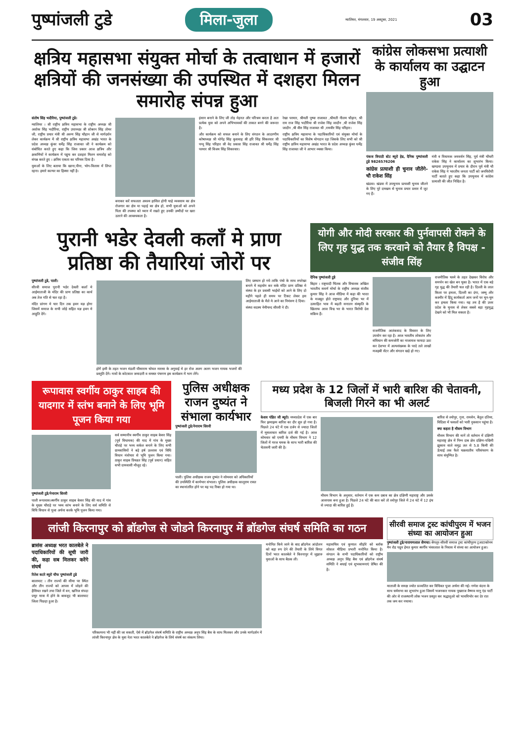पुष्पांजली टुडे मिला-जुला ग्वालियर, मंगलवार, 19 अक्टूबर, 2021 03
क्षत्रिय महासभा संयुक्त मोर्चा के तत्वाधान में हजारों क्षत्रियों की जनसंख्या की उपस्थित में दशहरा मिलन समारोह संपन्न हुआ
संतोष सिंह भदौरिया, पुष्पांजली टुडे।
ग्वालियर । श्री राष्ट्रीय क्षत्रिय महासभा के राष्ट्रीय अध्यक्ष श्री अशोक सिंह भदौरिया, राष्ट्रीय उपाध्यक्ष श्री शोबरन सिंह तोमर जी, राष्ट्रीय प्रचार मंत्री श्री अरुण सिंह चौहान जी से मार्गदर्शन लेकर कार्यक्रम में श्री राष्ट्रीय क्षत्रिय महासभा अखंड भारत के प्रदेश अध्यक्ष कुंवर धर्मेंद्र सिंह राजावत जी ने कार्यक्रम को संबोधित करते हुए कहा कि जिस प्रकार आज क्षत्रिय और क्षत्राणियों ने कार्यक्रम में पहुच कर दशहरा मिलन समारोह को संपन्न करते हुए । क्षत्रिय एकता का परिचय दिया है।
युवाओं के लिए बताया कि खाना,पीना, भोग-विलास में लिप्त रहना। हमारे कल्चर का हिस्सा नहीं है।
बनाकर करें सफलता अवश्य हासिल होगी चाहे व्यवसाय का क्षेत्र रोजगार का क्षेत्र या पढ़ाई का क्षेत्र हो, सभी युवाओं को अपने पिता की तपस्या को ध्यान में रखते हुए उनकी उम्मीदों पर खरा उतरने की आवश्यकता है।
इंसान बनाने के लिए जी तोड़ मेहनत और परिश्रम करता है अतः प्रत्येक युवा को अपने अभिभावकों की ताकत बनने की जरूरत है।
और कार्यक्रम को सफल बनाने के लिए संगठन के आदरणीय कोषाध्यक्ष श्री योगेंद्र सिंह कुशवाह श्री हरि सिंह सिकरवार श्री पप्पू सिंह परिहार श्री वेद प्रकाश सिंह राजावत श्री धर्मेंद्र सिंह परमार श्री विजय सिंह सिकरवार।
रेखा परमार, श्रीमती पुष्पा राजावत ,श्रीमती नीलम चौहान, श्री राम राज सिंह भदौरिया श्री राजेश सिंह जादौन ,श्री राजेश सिंह जादौन ,श्री वीरु सिंह राजावत श्री ,रामवीर सिंह परिहार।
राष्ट्रीय क्षत्रिय महासभा के पदाधिकारियों एवं संयुक्त मोर्चा के पदाधिकारियों का विशेष योगदान रहा जिसके लिए सभी को श्री राष्ट्रीय क्षत्रिय महासभा अखंड भारत के प्रदेश अध्यक्ष कुंवर धर्मेंद्र सिंह राजावत जी ने आभार व्यक्त किया।
कांग्रेस लोकसभा प्रत्याशी के कार्यालय का उद्घाटन हुआ
पंकज त्रिपाठी स्टेट ब्यूरो हेड, दैनिक पुष्पांजली टुडे 9826576206
कांग्रेस प्रत्याशी ही चुनाव जीतेंगे-चौ राकेश सिंह
खंडवा। खंडवा में उपचुनाव प्रत्याशी चुनाव जीतने के लिए पूरे दमखम से चुनाव प्रचार प्रसार में जुट गए हैं।
मंत्री व विधायक जयवर्धन सिंह, पूर्व मंत्री चौधरी राकेश सिंह ने कार्यालय का शुभारंभ किया। खण्डवा उपचुनाव में प्रचार के दौरान पूर्व मंत्री चौ राकेश सिंह ने भारतीय जनता पार्टी को जनविरोधी पार्टी बताते हुए कहा कि उपचुनाव में कांग्रेस प्रत्याशी की जीत निश्चित है।
पुरानी भडेर देवली कलाँ मे प्राण प्रतिष्ठा की तैयारियां जोरों पर
पुष्पांजली टुडे, पाली।
सीरवी समाज पुरानी भडेर देवली कलाँ मे आईमाताजी के मंदिर की प्राण प्रतिष्ठा का कार्य अब तेज गति से चल रहा है।
मंदिर प्रांगण मे चार दिन तक हवन यज्ञ होगा जिसमें समाज के सभी जोड़े सहित यज्ञ हवन मे आहुति देंगे।
होगें इसी के तहत भजन मंडली घीसाराम चोयल मारसा के अगुवाई मे हर रोज अलग अलग भजन गायक भजनों की प्रस्तुति देंगे। गावों के कोटवाल जमादारी व समस्त पंचगण इस कार्यक्रम में भाग लेंगे।
लिए प्रस्थान हो गये ताकि पंचो के साथ रुपरेखा बनाने में सहयोग कर सके मंदिर प्राण प्रतिष्ठा मे संस्था के हर प्रवासी भाईयों को आने के लिए दो महीने पहले ही समय पर टिकट लेकर इस आईमाताजी के मैले मे आने का निमंत्रण दे दिया।
संस्था सदस्य नेमीचन्द सीरवी ने दी।
योगी और मोदी सरकार की पुर्नवापसी रोकने के लिए गृह युद्ध तक करवाने को तैयार है विपक्ष - संजीव सिंह
दैनिक पुष्पांजली टुडे
बिहार । राष्ट्रवादी चिंतक और विचारक अखिल भारतीय सवर्ण मोर्चा के राष्ट्रीय अध्यक्ष संजीव कुमार सिंह ने आज मीडिया में कहा की भारत के मजबूत होते राष्ट्रवाद और दुनिया भर में उत्साहित भाव में बढ़ती सनातन संस्कृति के खिलाफ आज विश्व भर के भारत विरोधी देश सक्रिय हैं।
राजनीतिक आतंकवाद के विस्तार के लिए उपयोग कर रहा है। आज भारतीय लोकतंत्र और संविधान की कमजोरी का नाजायज फायदा उठा कर देशभर में अल्पसंख्यक के परदे तले लाखों मजहबी सेंटर और संगठन खड़े हो गए।
राजनीतिक चश्मे के तहत देखकर विरोध और समर्थन का खेल बन चुका है। भारत में एक बड़े गृह युद्ध की तैयारी चल रही है। दिल्ली के लाल किला पर हमला, दिल्ली का दंगा, जम्मू और कश्मीर में हिंदू कार्यकर्ता आम जनों पर चुन-चुन कर हमला किया गया। यह तय है की उत्तर प्रदेश के चुनाव से लेकर सबसे बड़ा गृहयुद्ध देखने को भी मिल सकता है।
रूपावास स्वर्गीय ठाकुर साहब की यादगार में स्तंभ बनाने के लिए भूमि पूजन किया गया
पुष्पांजली टुडे/नेनाराम सिरवी
पाली रूपावास।स्वर्गीय ठाकुर साहब केसर सिंह की याद में गांव के मुख्य चौराहे पर भव्य स्तंभ बनाने के लिए सर्व समिति से विधि विधान से पूजा अर्चना करके भूमि पूजन किया गया।
सर्व सम्मानीय स्वर्गीय ठाकुर साहब केसर सिंह (पूर्व विधायक) की याद में गांव के मुख्य चौराहे पर भव्य सर्कल बनाने के लिए सभी ग्रामवासियों ने बड़े हर्ष उल्लास एवं विधि विधान मंत्रोचार से भूमि पूजन किया गया। ठाकुर साहब प्रियव्रत सिंह (पूर्व प्रधान) सहित सभी ग्रामवासी मौजूद रहे।
पुलिस अधीक्षक राजन दुष्यंत ने संभाला कार्यभार
पुष्पांजली टुडे/नेनाराम सिरवी
पाली। पुलिस अधीक्षक राजन दुष्यंत ने सोमवार को अधिकारियों की उपस्थिति में कार्यभार संभाला। पुलिस अधीक्षक कालूराम रावत का स्थानांतरित होने पर यह पद रिक्त हो गया था।
मध्य प्रदेश के 12 जिलों में भारी बारिश की चेतावनी, बिजली गिरने का भी अलर्ट
केशव पंडित जी ब्यूरो। मध्यप्रदेश में एक बार फिर झमाझम बारिश का दौर शुरु हो गया है। पिछले 24 घंटे में एक दर्जन से ज्यादा जिलों में मूसलाधार बारिश दर्ज की गई है। आज सोमवार को एमपी के मौसम विभाग ने 12 जिलों में गरज चमक के साथ भारी बारिश की चेतावनी जारी की है।
मौसम विभाग के अनुसार, वर्तमान में एक कम दबाव का क्षेत्र दक्षिणी महाराष्ट्र और उसके आसपास बना हुआ है। पिछले 24 घंटे की बात करें तो श्योपुर जिले में 24 घंटे में 12 इंच से ज्यादा की बारिश हुई है।
बारिश से श्योपुर, गुना, रायसेन, बैतूल दतिया, विदिशा में फसलों को भारी नुकसान पहुंचा है।
क्या कहता है मौसम विभाग
मौसम विभाग की मानें तो वर्तमान में दक्षिणी महाराष्ट्र क्षेत्र में निम्न दाब क्षेत्र दक्षिण-पश्चिमी झुकाव वाले समुद्र तल से 5.8 किमी की ऊँचाई तक फैले चक्रवातीय परिसंचरण के साथ संयुग्मित है।
लांजी किरनापुर को ब्रॉडगेज से जोडने किरनापुर में ब्रॉडगेज संघर्ष समिति का गठन
ब्रासंस अध्यक्ष भरत कालबेले ने पदाधिकारियों की सूची जारी की, कहा सब मिलकर करेंगे संघर्ष
रितेश कटरे ब्यूरो चीफ पुष्पांजली टुडे
बालाघाट । तीन राज्यों की सीमा पर स्थित और तीन राज्यों को आपस में जोड़ने की हैसियत रखने तथा जिले में वन, खनिज संपदा प्रचुर मात्रा में होने के बावजूद भी बालाघाट जिला पिछड़ा हुआ है।
परिकल्पना भी नहीं की जा सकती, ऐसे में ब्रॉडगेज संघर्ष समिति के राष्ट्रीय अध्यक्ष अनुप सिंह बैस के साथ मिलकर और उनके मार्गदर्शन में लांजी किरनापुर क्षेत्र के युवा नेता भरत कालबेले ने ब्रॉडगेज के लिये संघर्ष का संकल्प लिया।
मनोनित किये जाने के बाद ब्रॉडगेज आंदोलन को बड़ा रुप देने की तैयारी के लिये विगत दिनों भरत कालबेले ने किरनापुर में जुझारु युवाओं के साथ बैठक ली।
महासचिव एवं कुणाल सीहोरे को ब्लॉक सोशल मीडिया प्रभारी मनोनित किया है। संगठन के सभी पदाधिकारियों को राष्ट्रीय अध्यक्ष अनूप सिंह बैस एवं ब्रॉडगेज संघर्ष समिति ने बधाई एवं शुभकामनाएं प्रेषित की है।
सीरवी समाज ट्रस्ट कांचीपुरम में भजन संध्या का आयोजन हुआ
पुष्पांजली टुडे/नारायणलाल सैणचा। बेंगलूर-सीरवी समाज ट्रस्ट कांचीपुरम ट्रआटाकोनम मैन रोड पछूर हेमत कुमार स्वर्गीय भंवरलाल के निवास में संध्या का आयोजन हुआ।
माताजी के समक्ष ज्योत प्रज्वलित कर विधिवत पूजा अर्चना की गई। गणेश वंदना के साथ धर्मसभा का शुभारंभ हुआ जिसमें भजनकार गायक पुखराज वैष्णव मानु एंड पार्टी की ओर से राजस्थानी लोक भजन प्रस्तुत कर श्रद्धालुओ को भावविभोर कर देर रात तक जम कर नचाया।